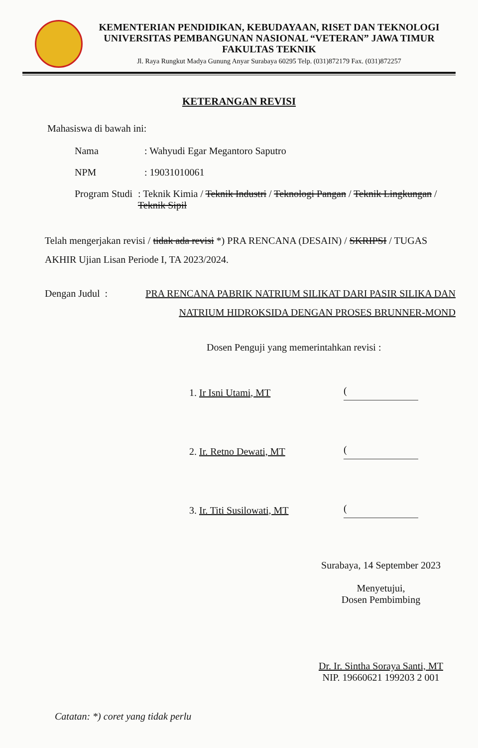KEMENTERIAN PENDIDIKAN, KEBUDAYAAN, RISET DAN TEKNOLOGI
UNIVERSITAS PEMBANGUNAN NASIONAL “VETERAN” JAWA TIMUR
FAKULTAS TEKNIK
Jl. Raya Rungkut Madya Gunung Anyar Surabaya 60295 Telp. (031)872179 Fax. (031)872257
KETERANGAN REVISI
Mahasiswa di bawah ini:
Nama: Wahyudi Egar Megantoro Saputro
NPM: 19031010061
Program Studi: Teknik Kimia / Teknik Industri / Teknologi Pangan / Teknik Lingkungan / Teknik Sipil
Telah mengerjakan revisi / tidak ada revisi *) PRA RENCANA (DESAIN) / SKRIPSI / TUGAS AKHIR Ujian Lisan Periode I, TA 2023/2024.
Dengan Judul : PRA RENCANA PABRIK NATRIUM SILIKAT DARI PASIR SILIKA DAN NATRIUM HIDROKSIDA DENGAN PROSES BRUNNER-MOND
Dosen Penguji yang memerintahkan revisi :
1. Ir Isni Utami, MT (
2. Ir. Retno Dewati, MT (
3. Ir. Titi Susilowati, MT (
Surabaya, 14 September 2023
Menyetujui,
Dosen Pembimbing
Dr. Ir. Sintha Soraya Santi, MT
NIP. 19660621 199203 2 001
Catatan: *) coret yang tidak perlu